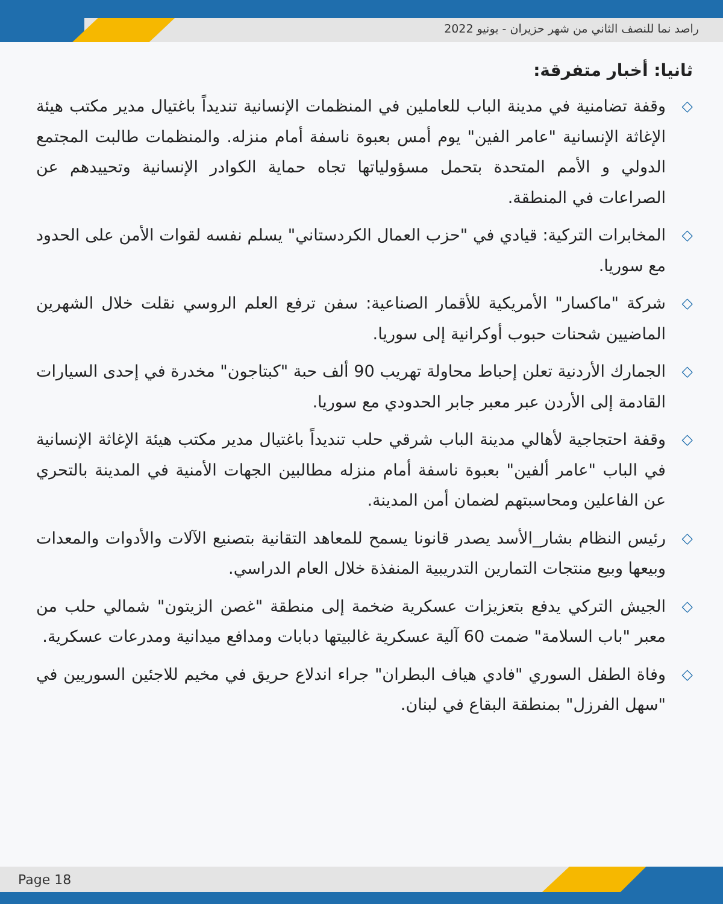راصد نما للنصف الثاني من شهر حزيران - يونيو 2022
ثانيا: أخبار متفرقة:
◇ وقفة تضامنية في مدينة الباب للعاملين في المنظمات الإنسانية تنديداً باغتيال مدير مكتب هيئة الإغاثة الإنسانية "عامر الفين" يوم أمس بعبوة ناسفة أمام منزله. والمنظمات طالبت المجتمع الدولي و الأمم المتحدة بتحمل مسؤولياتها تجاه حماية الكوادر الإنسانية وتحييدهم عن الصراعات في المنطقة.
◇ المخابرات التركية: قيادي في "حزب العمال الكردستاني" يسلم نفسه لقوات الأمن على الحدود مع سوريا.
◇ شركة "ماكسار" الأمريكية للأقمار الصناعية: سفن ترفع العلم الروسي نقلت خلال الشهرين الماضيين شحنات حبوب أوكرانية إلى سوريا.
◇ الجمارك الأردنية تعلن إحباط محاولة تهريب 90 ألف حبة "كبتاجون" مخدرة في إحدى السيارات القادمة إلى الأردن عبر معبر جابر الحدودي مع سوريا.
◇ وقفة احتجاجية لأهالي مدينة الباب شرقي حلب تنديداً باغتيال مدير مكتب هيئة الإغاثة الإنسانية في الباب "عامر ألفين" بعبوة ناسفة أمام منزله مطالبين الجهات الأمنية في المدينة بالتحري عن الفاعلين ومحاسبتهم لضمان أمن المدينة.
◇ رئيس النظام بشار_الأسد يصدر قانونا يسمح للمعاهد التقانية بتصنيع الآلات والأدوات والمعدات وبيعها وبيع منتجات التمارين التدريبية المنفذة خلال العام الدراسي.
◇ الجيش التركي يدفع بتعزيزات عسكرية ضخمة إلى منطقة "غصن الزيتون" شمالي حلب من معبر "باب السلامة" ضمت 60 آلية عسكرية غالبيتها دبابات ومدافع ميدانية ومدرعات عسكرية.
◇ وفاة الطفل السوري "فادي هياف البطران" جراء اندلاع حريق في مخيم للاجئين السوريين في "سهل الفرزل" بمنطقة البقاع في لبنان.
Page 18